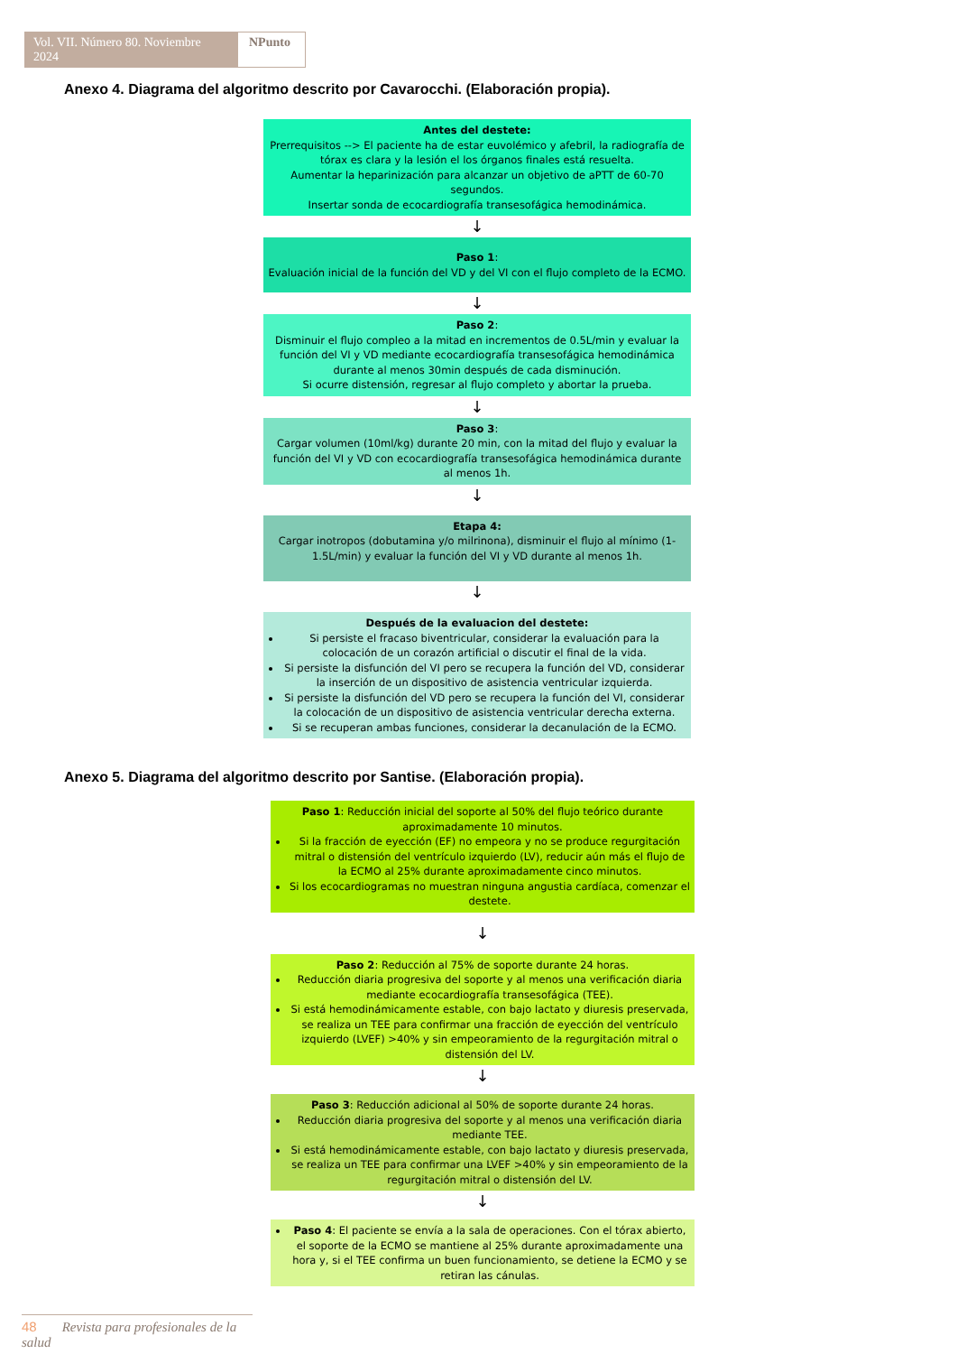Vol. VII. Número 80. Noviembre 2024
NPunto
Anexo 4. Diagrama del algoritmo descrito por Cavarocchi. (Elaboración propia).
Antes del destete:
Prerrequisitos --> El paciente ha de estar euvolémico y afebril, la radiografía de tórax es clara y la lesión el los órganos finales está resuelta.
Aumentar la heparinización para alcanzar un objetivo de aPTT de 60-70 segundos.
Insertar sonda de ecocardiografía transesofágica hemodinámica.
↓
Paso 1:
Evaluación inicial de la función del VD y del VI con el flujo completo de la ECMO.
↓
Paso 2:
Disminuir el flujo compleo a la mitad en incrementos de 0.5L/min y evaluar la función del VI y VD mediante ecocardiografía transesofágica hemodinámica durante al menos 30min después de cada disminución.
Si ocurre distensión, regresar al flujo completo y abortar la prueba.
↓
Paso 3:
Cargar volumen (10ml/kg) durante 20 min, con la mitad del flujo y evaluar la función del VI y VD con ecocardiografía transesofágica hemodinámica durante al menos 1h.
↓
Etapa 4:
Cargar inotropos (dobutamina y/o milrinona), disminuir el flujo al mínimo (1-1.5L/min) y evaluar la función del VI y VD durante al menos 1h.
↓
Después de la evaluacion del destete:
Si persiste el fracaso biventricular, considerar la evaluación para la colocación de un corazón artificial o discutir el final de la vida.
Si persiste la disfunción del VI pero se recupera la función del VD, considerar la inserción de un dispositivo de asistencia ventricular izquierda.
Si persiste la disfunción del VD pero se recupera la función del VI, considerar la colocación de un dispositivo de asistencia ventricular derecha externa.
Si se recuperan ambas funciones, considerar la decanulación de la ECMO.
Anexo 5. Diagrama del algoritmo descrito por Santise. (Elaboración propia).
Paso 1: Reducción inicial del soporte al 50% del flujo teórico durante aproximadamente 10 minutos.
Si la fracción de eyección (EF) no empeora y no se produce regurgitación mitral o distensión del ventrículo izquierdo (LV), reducir aún más el flujo de la ECMO al 25% durante aproximadamente cinco minutos.
Si los ecocardiogramas no muestran ninguna angustia cardíaca, comenzar el destete.
↓
Paso 2: Reducción al 75% de soporte durante 24 horas.
Reducción diaria progresiva del soporte y al menos una verificación diaria mediante ecocardiografía transesofágica (TEE).
Si está hemodinámicamente estable, con bajo lactato y diuresis preservada, se realiza un TEE para confirmar una fracción de eyección del ventrículo izquierdo (LVEF) >40% y sin empeoramiento de la regurgitación mitral o distensión del LV.
↓
Paso 3: Reducción adicional al 50% de soporte durante 24 horas.
Reducción diaria progresiva del soporte y al menos una verificación diaria mediante TEE.
Si está hemodinámicamente estable, con bajo lactato y diuresis preservada, se realiza un TEE para confirmar una LVEF >40% y sin empeoramiento de la regurgitación mitral o distensión del LV.
↓
Paso 4: El paciente se envía a la sala de operaciones. Con el tórax abierto, el soporte de la ECMO se mantiene al 25% durante aproximadamente una hora y, si el TEE confirma un buen funcionamiento, se detiene la ECMO y se retiran las cánulas.
48 Revista para profesionales de la salud